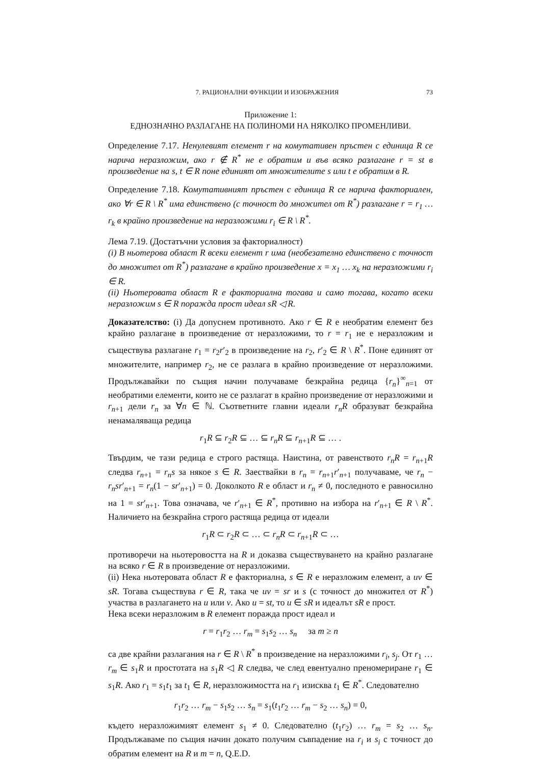7. РАЦИОНАЛНИ ФУНКЦИИ И ИЗОБРАЖЕНИЯ 73
Приложение 1:
ЕДНОЗНАЧНО РАЗЛАГАНЕ НА ПОЛИНОМИ НА НЯКОЛКО ПРОМЕНЛИВИ.
Определение 7.17. Ненулевият елемент r на комутативен пръстен с единица R се нарича неразложим, ако r ∉ R<sup>*</sup> не е обратим и във всяко разлагане r = st в произведение на s, t ∈ R поне единият от множителите s или t е обратим в R.
Определение 7.18. Комутативният пръстен с единица R се нарича факториален, ако ∀r ∈ R \ R<sup>*</sup> има единствено (с точност до множител от R<sup>*</sup>) разлагане r = r<sub>1</sub> … r<sub>k</sub> в крайно произведение на неразложими r<sub>i</sub> ∈ R \ R<sup>*</sup>.
Лема 7.19. (Достатъчни условия за факториалност)
(i) В ньотерова област R всеки елемент r има (необезателно единствено с точност до множител от R<sup>*</sup>) разлагане в крайно произведение x = x<sub>1</sub> … x<sub>k</sub> на неразложими r<sub>i</sub> ∈ R.
(ii) Ньотеровата област R е факториална тогава и само тогава, когато всеки неразложим s ∈ R поражда прост идеал sR ◁ R.
Доказателство: (i) Да допуснем противното. Ако r ∈ R е необратим елемент без крайно разлагане в произведение от неразложими, то r = r<sub>1</sub> не е неразложим и съществува разлагане r<sub>1</sub> = r<sub>2</sub>r′<sub>2</sub> в произведение на r<sub>2</sub>, r′<sub>2</sub> ∈ R \ R<sup>*</sup>. Поне единият от множителите, например r<sub>2</sub>, не се разлага в крайно произведение от неразложими. Продължавайки по същия начин получаваме безкрайна редица {r<sub>n</sub>}<sup>∞</sup><sub>n=1</sub> от необратими елементи, които не се разлагат в крайно произведение от неразложими и r<sub>n+1</sub> дели r<sub>n</sub> за ∀n ∈ ℕ. Съответните главни идеали r<sub>n</sub>R образуват безкрайна ненамаляваща редица
r<sub>1</sub>R ⊆ r<sub>2</sub>R ⊆ … ⊆ r<sub>n</sub>R ⊆ r<sub>n+1</sub>R ⊆ … .
Твърдим, че тази редица е строго растяща. Наистина, от равенството r<sub>n</sub>R = r<sub>n+1</sub>R следва r<sub>n+1</sub> = r<sub>n</sub>s за някое s ∈ R. Заествайки в r<sub>n</sub> = r<sub>n+1</sub>r′<sub>n+1</sub> получаваме, че r<sub>n</sub> − r<sub>n</sub>sr′<sub>n+1</sub> = r<sub>n</sub>(1 − sr′<sub>n+1</sub>) = 0. Доколкото R е област и r<sub>n</sub> ≠ 0, последното е равносилно на 1 = sr′<sub>n+1</sub>. Това означава, че r′<sub>n+1</sub> ∈ R<sup>*</sup>, противно на избора на r′<sub>n+1</sub> ∈ R \ R<sup>*</sup>. Наличието на безкрайна строго растяща редица от идеали
r<sub>1</sub>R ⊂ r<sub>2</sub>R ⊂ … ⊂ r<sub>n</sub>R ⊂ r<sub>n+1</sub>R ⊂ …
противоречи на ньотеровостта на R и доказва съществуването на крайно разлагане на всяко r ∈ R в произведение от неразложими.
(ii) Нека ньотеровата област R е факториална, s ∈ R е неразложим елемент, а uv ∈ sR. Тогава съществува r ∈ R, така че uv = sr и s (с точност до множител от R<sup>*</sup>) участва в разлагането на u или v. Ако u = st, то u ∈ sR и идеалът sR е прост.
Нека всеки неразложим в R елемент поражда прост идеал и
r = r<sub>1</sub>r<sub>2</sub> … r<sub>m</sub> = s<sub>1</sub>s<sub>2</sub> … s<sub>n</sub> за m ≥ n
са две крайни разлагания на r ∈ R \ R<sup>*</sup> в произведение на неразложими r<sub>i</sub>, s<sub>j</sub>. От r<sub>1</sub> … r<sub>m</sub> ∈ s<sub>1</sub>R и простотата на s<sub>1</sub>R ◁ R следва, че след евентуално преномериране r<sub>1</sub> ∈ s<sub>1</sub>R. Ако r<sub>1</sub> = s<sub>1</sub>t<sub>1</sub> за t<sub>1</sub> ∈ R, неразложимостта на r<sub>1</sub> изисква t<sub>1</sub> ∈ R<sup>*</sup>. Следователно
r<sub>1</sub>r<sub>2</sub> … r<sub>m</sub> − s<sub>1</sub>s<sub>2</sub> … s<sub>n</sub> = s<sub>1</sub>(t<sub>1</sub>r<sub>2</sub> … r<sub>m</sub> − s<sub>2</sub> … s<sub>n</sub>) = 0,
където неразложимият елемент s<sub>1</sub> ≠ 0. Следователно (t<sub>1</sub>r<sub>2</sub>) … r<sub>m</sub> = s<sub>2</sub> … s<sub>n</sub>. Продължаваме по същия начин докато получим съвпадение на r<sub>i</sub> и s<sub>i</sub> с точност до обратим елемент на R и m = n, Q.E.D.